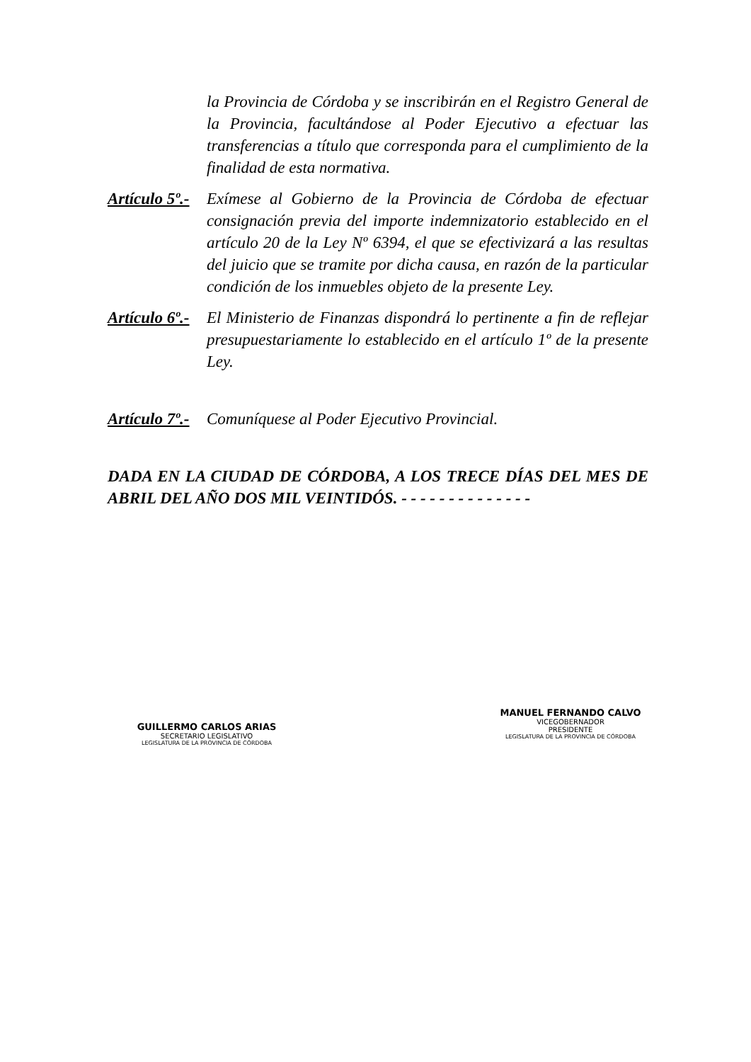la Provincia de Córdoba y se inscribirán en el Registro General de la Provincia, facultándose al Poder Ejecutivo a efectuar las transferencias a título que corresponda para el cumplimiento de la finalidad de esta normativa.
Artículo 5º.-
Exímese al Gobierno de la Provincia de Córdoba de efectuar consignación previa del importe indemnizatorio establecido en el artículo 20 de la Ley Nº 6394, el que se efectivizará a las resultas del juicio que se tramite por dicha causa, en razón de la particular condición de los inmuebles objeto de la presente Ley.
Artículo 6º.-
El Ministerio de Finanzas dispondrá lo pertinente a fin de reflejar presupuestariamente lo establecido en el artículo 1º de la presente Ley.
Artículo 7º.-
Comuníquese al Poder Ejecutivo Provincial.
DADA EN LA CIUDAD DE CÓRDOBA, A LOS TRECE DÍAS DEL MES DE ABRIL DEL AÑO DOS MIL VEINTIDÓS. - - - - - - - - - - - - - -
GUILLERMO CARLOS ARIAS
SECRETARIO LEGISLATIVO
LEGISLATURA DE LA PROVINCIA DE CÓRDOBA
MANUEL FERNANDO CALVO
VICEGOBERNADOR
PRESIDENTE
LEGISLATURA DE LA PROVINCIA DE CÓRDOBA